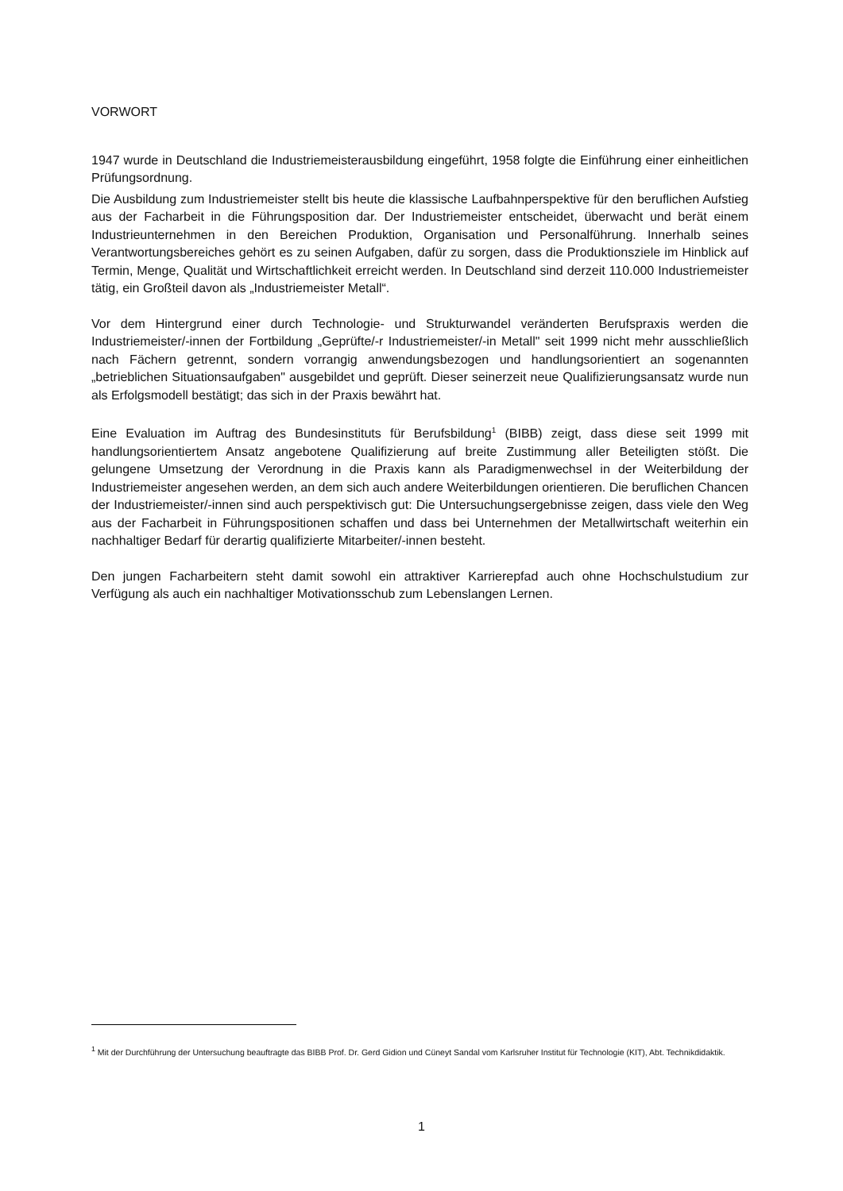VORWORT
1947 wurde in Deutschland die Industriemeisterausbildung eingeführt, 1958 folgte die Einführung einer einheitlichen Prüfungsordnung.
Die Ausbildung zum Industriemeister stellt bis heute die klassische Laufbahnperspektive für den beruflichen Aufstieg aus der Facharbeit in die Führungsposition dar. Der Industriemeister entscheidet, überwacht und berät einem Industrieunternehmen in den Bereichen Produktion, Organisation und Personalführung. Innerhalb seines Verantwortungsbereiches gehört es zu seinen Aufgaben, dafür zu sorgen, dass die Produktionsziele im Hinblick auf Termin, Menge, Qualität und Wirtschaftlichkeit erreicht werden. In Deutschland sind derzeit 110.000 Industriemeister tätig, ein Großteil davon als „Industriemeister Metall“.
Vor dem Hintergrund einer durch Technologie- und Strukturwandel veränderten Berufspraxis werden die Industriemeister/-innen der Fortbildung „Geprüfte/-r Industriemeister/-in Metall" seit 1999 nicht mehr ausschließlich nach Fächern getrennt, sondern vorrangig anwendungsbezogen und handlungsorientiert an sogenannten „betrieblichen Situationsaufgaben" ausgebildet und geprüft. Dieser seinerzeit neue Qualifizierungsansatz wurde nun als Erfolgsmodell bestätigt; das sich in der Praxis bewährt hat.
Eine Evaluation im Auftrag des Bundesinstituts für Berufsbildung<sup>1</sup> (BIBB) zeigt, dass diese seit 1999 mit handlungsorientiertem Ansatz angebotene Qualifizierung auf breite Zustimmung aller Beteiligten stößt. Die gelungene Umsetzung der Verordnung in die Praxis kann als Paradigmenwechsel in der Weiterbildung der Industriemeister angesehen werden, an dem sich auch andere Weiterbildungen orientieren. Die beruflichen Chancen der Industriemeister/-innen sind auch perspektivisch gut: Die Untersuchungsergebnisse zeigen, dass viele den Weg aus der Facharbeit in Führungspositionen schaffen und dass bei Unternehmen der Metallwirtschaft weiterhin ein nachhaltiger Bedarf für derartig qualifizierte Mitarbeiter/-innen besteht.
Den jungen Facharbeitern steht damit sowohl ein attraktiver Karrierepfad auch ohne Hochschulstudium zur Verfügung als auch ein nachhaltiger Motivationsschub zum Lebenslangen Lernen.
<sup>1</sup> Mit der Durchführung der Untersuchung beauftragte das BIBB Prof. Dr. Gerd Gidion und Cüneyt Sandal vom Karlsruher Institut für Technologie (KIT), Abt. Technikdidaktik.
1